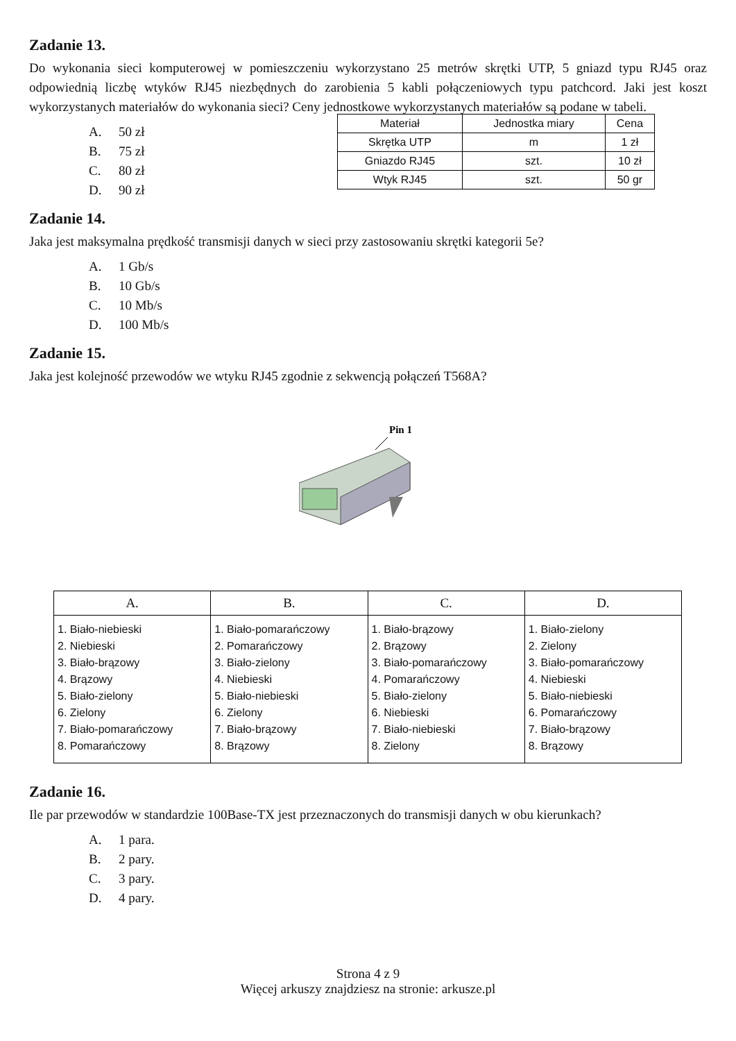Zadanie 13.
Do wykonania sieci komputerowej w pomieszczeniu wykorzystano 25 metrów skrętki UTP, 5 gniazd typu RJ45 oraz odpowiednią liczbę wtyków RJ45 niezbędnych do zarobienia 5 kabli połączeniowych typu patchcord. Jaki jest koszt wykorzystanych materiałów do wykonania sieci? Ceny jednostkowe wykorzystanych materiałów są podane w tabeli.
A. 50 zł
B. 75 zł
C. 80 zł
D. 90 zł
| Materiał | Jednostka miary | Cena |
| --- | --- | --- |
| Skrętka UTP | m | 1 zł |
| Gniazdo RJ45 | szt. | 10 zł |
| Wtyk RJ45 | szt. | 50 gr |
Zadanie 14.
Jaka jest maksymalna prędkość transmisji danych w sieci przy zastosowaniu skrętki kategorii 5e?
A. 1 Gb/s
B. 10 Gb/s
C. 10 Mb/s
D. 100 Mb/s
Zadanie 15.
Jaka jest kolejność przewodów we wtyku RJ45 zgodnie z sekwencją połączeń T568A?
Pin 1
| A. | B. | C. | D. |
| --- | --- | --- | --- |
| 1. Biało-niebieski 2. Niebieski 3. Biało-brązowy 4. Brązowy 5. Biało-zielony 6. Zielony 7. Biało-pomarańczowy 8. Pomarańczowy | 1. Biało-pomarańczowy 2. Pomarańczowy 3. Biało-zielony 4. Niebieski 5. Biało-niebieski 6. Zielony 7. Biało-brązowy 8. Brązowy | 1. Biało-brązowy 2. Brązowy 3. Biało-pomarańczowy 4. Pomarańczowy 5. Biało-zielony 6. Niebieski 7. Biało-niebieski 8. Zielony | 1. Biało-zielony 2. Zielony 3. Biało-pomarańczowy 4. Niebieski 5. Biało-niebieski 6. Pomarańczowy 7. Biało-brązowy 8. Brązowy |
Zadanie 16.
Ile par przewodów w standardzie 100Base-TX jest przeznaczonych do transmisji danych w obu kierunkach?
A. 1 para.
B. 2 pary.
C. 3 pary.
D. 4 pary.
Strona 4 z 9
Więcej arkuszy znajdziesz na stronie: arkusze.pl